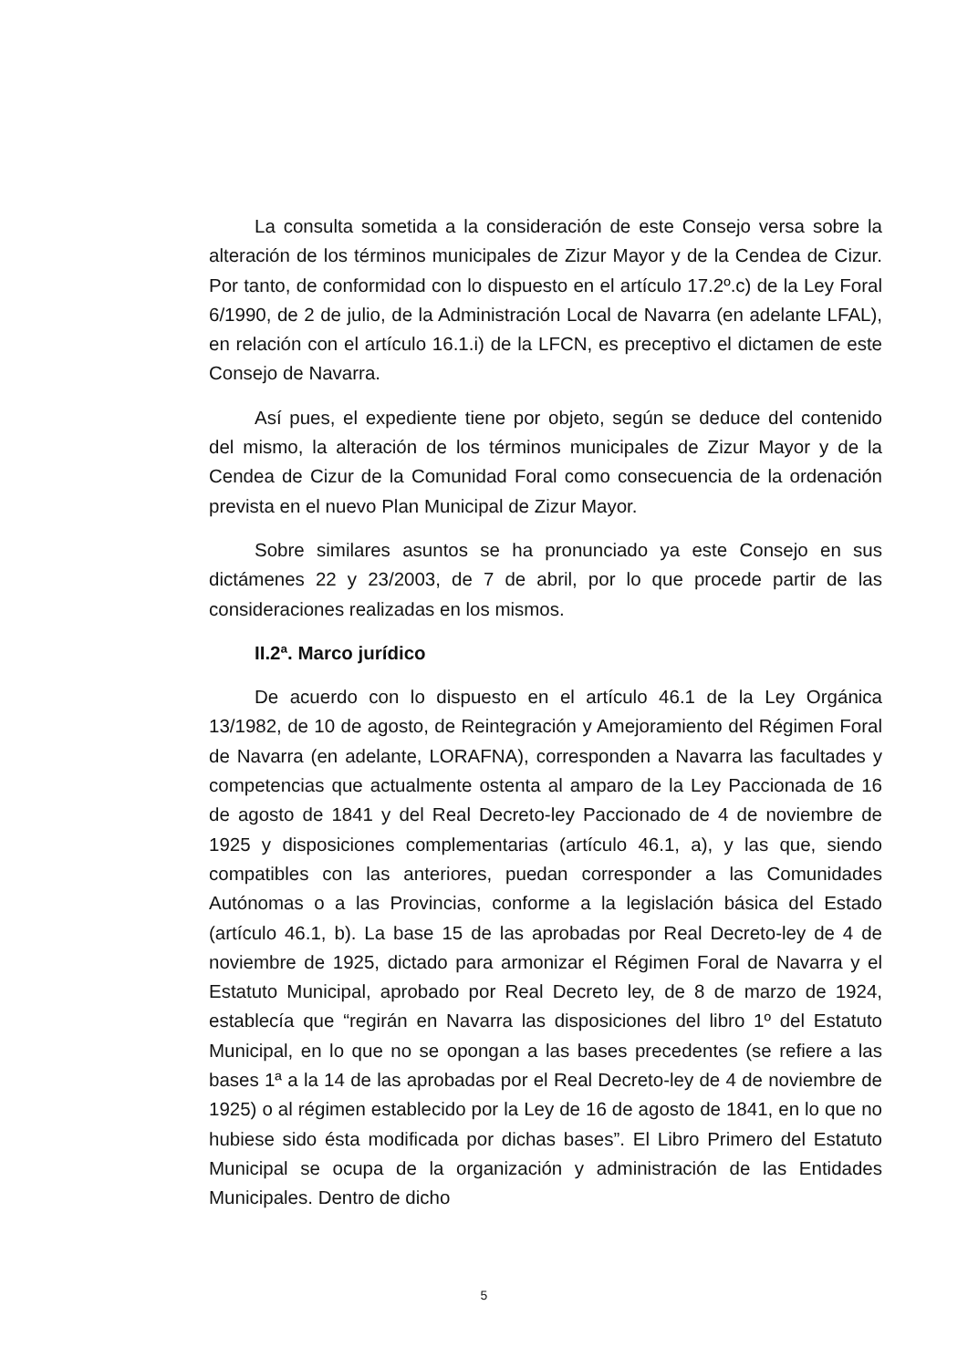La consulta sometida a la consideración de este Consejo versa sobre la alteración de los términos municipales de Zizur Mayor y de la Cendea de Cizur. Por tanto, de conformidad con lo dispuesto en el artículo 17.2º.c) de la Ley Foral 6/1990, de 2 de julio, de la Administración Local de Navarra (en adelante LFAL), en relación con el artículo 16.1.i) de la LFCN, es preceptivo el dictamen de este Consejo de Navarra.
Así pues, el expediente tiene por objeto, según se deduce del contenido del mismo, la alteración de los términos municipales de Zizur Mayor y de la Cendea de Cizur de la Comunidad Foral como consecuencia de la ordenación prevista en el nuevo Plan Municipal de Zizur Mayor.
Sobre similares asuntos se ha pronunciado ya este Consejo en sus dictámenes 22 y 23/2003, de 7 de abril, por lo que procede partir de las consideraciones realizadas en los mismos.
II.2ª. Marco jurídico
De acuerdo con lo dispuesto en el artículo 46.1 de la Ley Orgánica 13/1982, de 10 de agosto, de Reintegración y Amejoramiento del Régimen Foral de Navarra (en adelante, LORAFNA), corresponden a Navarra las facultades y competencias que actualmente ostenta al amparo de la Ley Paccionada de 16 de agosto de 1841 y del Real Decreto-ley Paccionado de 4 de noviembre de 1925 y disposiciones complementarias (artículo 46.1, a), y las que, siendo compatibles con las anteriores, puedan corresponder a las Comunidades Autónomas o a las Provincias, conforme a la legislación básica del Estado (artículo 46.1, b). La base 15 de las aprobadas por Real Decreto-ley de 4 de noviembre de 1925, dictado para armonizar el Régimen Foral de Navarra y el Estatuto Municipal, aprobado por Real Decreto ley, de 8 de marzo de 1924, establecía que “regirán en Navarra las disposiciones del libro 1º del Estatuto Municipal, en lo que no se opongan a las bases precedentes (se refiere a las bases 1ª a la 14 de las aprobadas por el Real Decreto-ley de 4 de noviembre de 1925) o al régimen establecido por la Ley de 16 de agosto de 1841, en lo que no hubiese sido ésta modificada por dichas bases”. El Libro Primero del Estatuto Municipal se ocupa de la organización y administración de las Entidades Municipales. Dentro de dicho
5